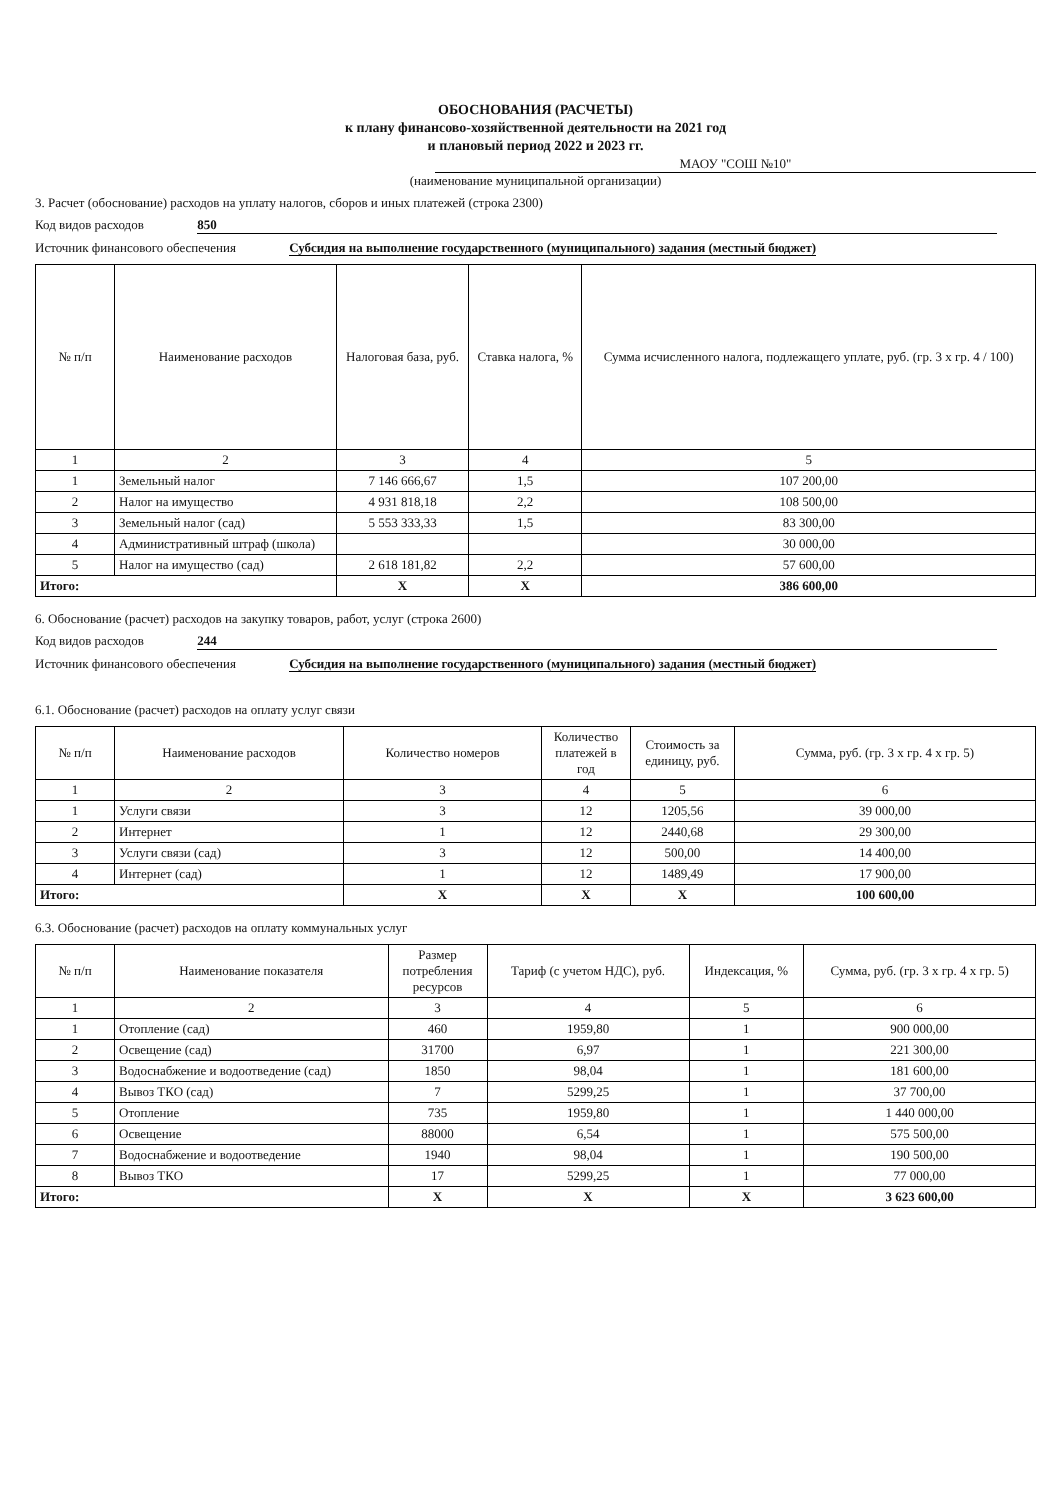ОБОСНОВАНИЯ (РАСЧЕТЫ)
к плану финансово-хозяйственной деятельности на 2021 год
и плановый период 2022 и 2023 гг.
МАОУ "СОШ №10"
(наименование муниципальной организации)
3. Расчет (обоснование) расходов на уплату налогов, сборов и иных платежей (строка 2300)
Код видов расходов 850
Источник финансового обеспечения Субсидия на выполнение государственного (муниципального) задания (местный бюджет)
| № п/п | Наименование расходов | Налоговая база, руб. | Ставка налога, % | Сумма исчисленного налога, подлежащего уплате, руб. (гр. 3 х гр. 4 / 100) |
| --- | --- | --- | --- | --- |
| 1 | 2 | 3 | 4 | 5 |
| 1 | Земельный налог | 7 146 666,67 | 1,5 | 107 200,00 |
| 2 | Налог на имущество | 4 931 818,18 | 2,2 | 108 500,00 |
| 3 | Земельный налог (сад) | 5 553 333,33 | 1,5 | 83 300,00 |
| 4 | Административный штраф (школа) | | | 30 000,00 |
| 5 | Налог на имущество (сад) | 2 618 181,82 | 2,2 | 57 600,00 |
| Итого: | | Х | Х | 386 600,00 |
6. Обоснование (расчет) расходов на закупку товаров, работ, услуг (строка 2600)
Код видов расходов 244
Источник финансового обеспечения Субсидия на выполнение государственного (муниципального) задания (местный бюджет)
6.1. Обоснование (расчет) расходов на оплату услуг связи
| № п/п | Наименование расходов | Количество номеров | Количество платежей в год | Стоимость за единицу, руб. | Сумма, руб. (гр. 3 х гр. 4 х гр. 5) |
| --- | --- | --- | --- | --- | --- |
| 1 | 2 | 3 | 4 | 5 | 6 |
| 1 | Услуги связи | 3 | 12 | 1205,56 | 39 000,00 |
| 2 | Интернет | 1 | 12 | 2440,68 | 29 300,00 |
| 3 | Услуги связи (сад) | 3 | 12 | 500,00 | 14 400,00 |
| 4 | Интернет (сад) | 1 | 12 | 1489,49 | 17 900,00 |
| Итого: | | Х | Х | Х | 100 600,00 |
6.3. Обоснование (расчет) расходов на оплату коммунальных услуг
| № п/п | Наименование показателя | Размер потребления ресурсов | Тариф (с учетом НДС), руб. | Индексация, % | Сумма, руб. (гр. 3 х гр. 4 х гр. 5) |
| --- | --- | --- | --- | --- | --- |
| 1 | 2 | 3 | 4 | 5 | 6 |
| 1 | Отопление (сад) | 460 | 1959,80 | 1 | 900 000,00 |
| 2 | Освещение (сад) | 31700 | 6,97 | 1 | 221 300,00 |
| 3 | Водоснабжение и водоотведение (сад) | 1850 | 98,04 | 1 | 181 600,00 |
| 4 | Вывоз ТКО (сад) | 7 | 5299,25 | 1 | 37 700,00 |
| 5 | Отопление | 735 | 1959,80 | 1 | 1 440 000,00 |
| 6 | Освещение | 88000 | 6,54 | 1 | 575 500,00 |
| 7 | Водоснабжение и водоотведение | 1940 | 98,04 | 1 | 190 500,00 |
| 8 | Вывоз ТКО | 17 | 5299,25 | 1 | 77 000,00 |
| Итого: | | Х | Х | Х | 3 623 600,00 |